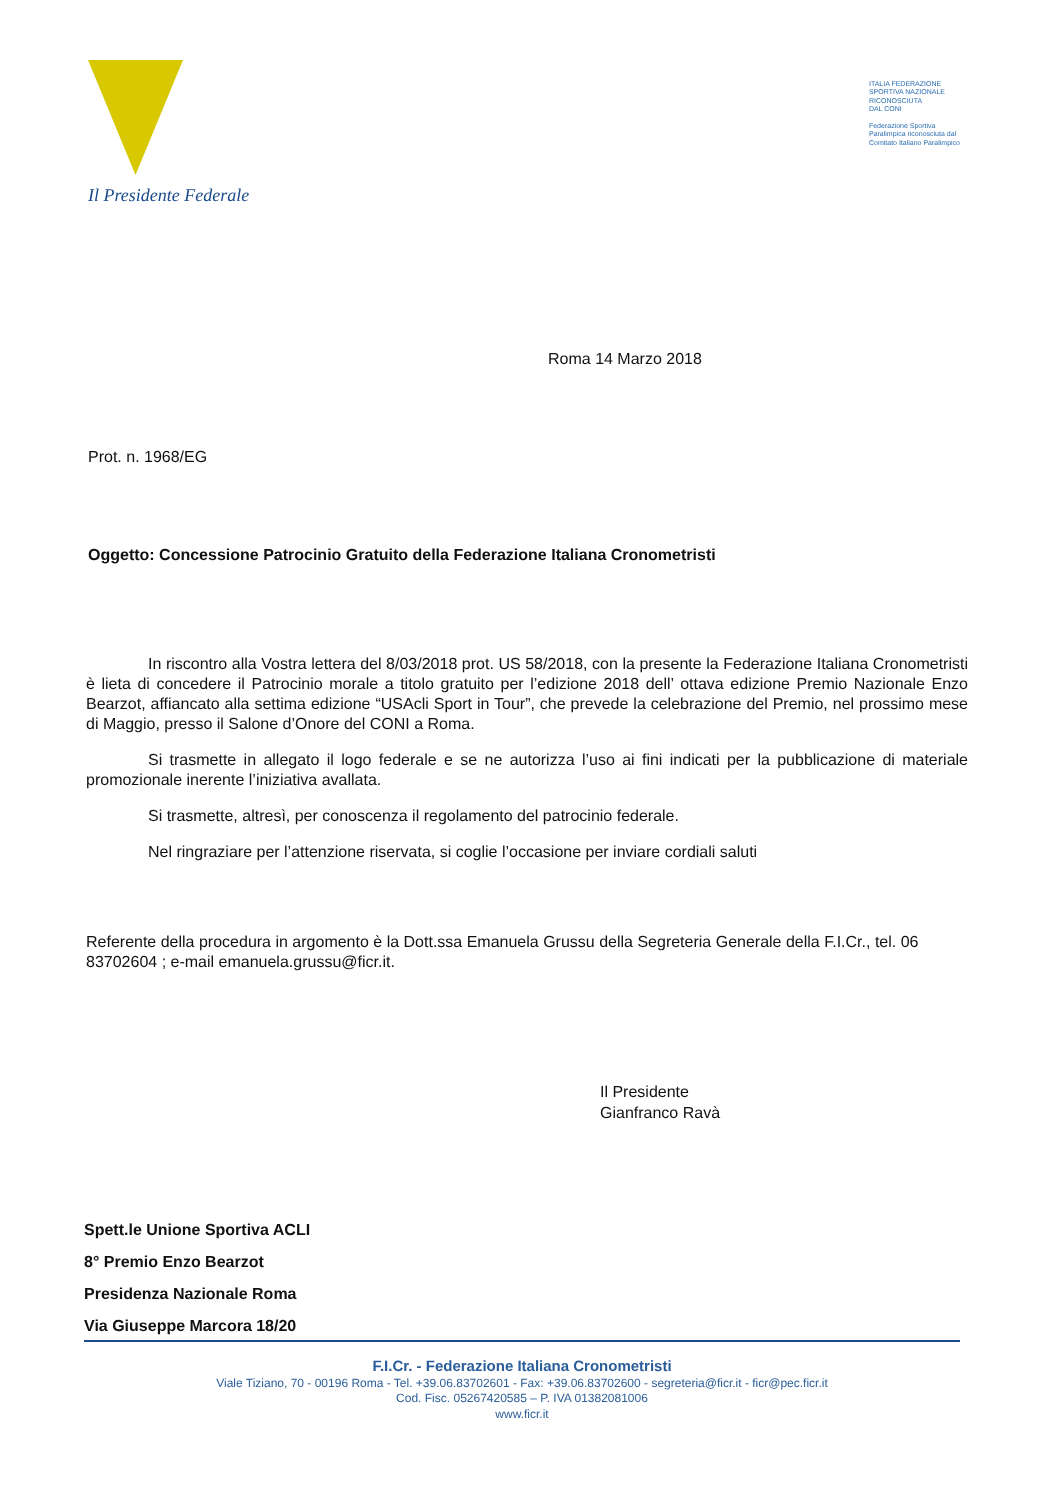Il Presidente Federale
ITALIA FEDERAZIONE
SPORTIVA NAZIONALE
RICONOSCIUTA
DAL CONI
Federazione Sportiva
Paralimpica riconosciuta dal
Comitato Italiano Paralimpico
Roma 14 Marzo 2018
Prot. n. 1968/EG
Oggetto: Concessione Patrocinio Gratuito della Federazione Italiana Cronometristi
In riscontro alla Vostra lettera del 8/03/2018 prot. US 58/2018, con la presente la Federazione Italiana Cronometristi è lieta di concedere il Patrocinio morale a titolo gratuito per l’edizione 2018 dell’ ottava edizione Premio Nazionale Enzo Bearzot, affiancato alla settima edizione “USAcli Sport in Tour”, che prevede la celebrazione del Premio, nel prossimo mese di Maggio, presso il Salone d’Onore del CONI a Roma.
Si trasmette in allegato il logo federale e se ne autorizza l’uso ai fini indicati per la pubblicazione di materiale promozionale inerente l’iniziativa avallata.
Si trasmette, altresì, per conoscenza il regolamento del patrocinio federale.
Nel ringraziare per l’attenzione riservata, si coglie l’occasione per inviare cordiali saluti
Referente della procedura in argomento è la Dott.ssa Emanuela Grussu della Segreteria Generale della F.I.Cr., tel. 06 83702604 ; e-mail emanuela.grussu@ficr.it.
Il Presidente
Gianfranco Ravà
Spett.le Unione Sportiva ACLI
8° Premio Enzo Bearzot
Presidenza Nazionale Roma
Via Giuseppe Marcora 18/20
F.I.Cr. - Federazione Italiana Cronometristi
Viale Tiziano, 70 - 00196 Roma - Tel. +39.06.83702601 - Fax: +39.06.83702600 - segreteria@ficr.it - ficr@pec.ficr.it
Cod. Fisc. 05267420585 – P. IVA 01382081006
www.ficr.it